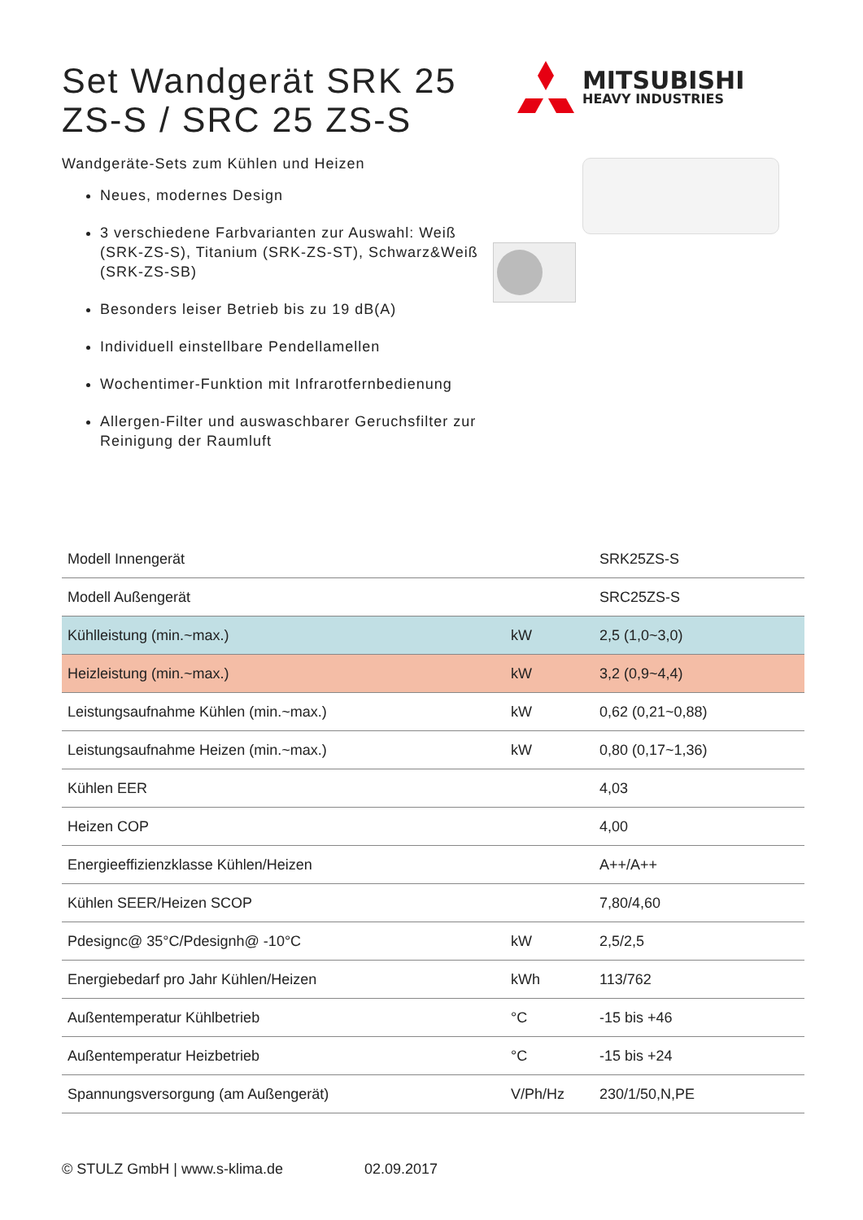Set Wandgerät SRK 25 ZS-S / SRC 25 ZS-S
Wandgeräte-Sets zum Kühlen und Heizen
Neues, modernes Design
3 verschiedene Farbvarianten zur Auswahl: Weiß (SRK-ZS-S), Titanium (SRK-ZS-ST), Schwarz&Weiß (SRK-ZS-SB)
Besonders leiser Betrieb bis zu 19 dB(A)
Individuell einstellbare Pendellamellen
Wochentimer-Funktion mit Infrarotfernbedienung
Allergen-Filter und auswaschbarer Geruchsfilter zur Reinigung der Raumluft
MITSUBISHI
HEAVY INDUSTRIES
| Modell Innengerät | | SRK25ZS-S |
| Modell Außengerät | | SRC25ZS-S |
| Kühlleistung (min.~max.) | kW | 2,5 (1,0~3,0) |
| Heizleistung (min.~max.) | kW | 3,2 (0,9~4,4) |
| Leistungsaufnahme Kühlen (min.~max.) | kW | 0,62 (0,21~0,88) |
| Leistungsaufnahme Heizen (min.~max.) | kW | 0,80 (0,17~1,36) |
| Kühlen EER | | 4,03 |
| Heizen COP | | 4,00 |
| Energieeffizienzklasse Kühlen/Heizen | | A++/A++ |
| Kühlen SEER/Heizen SCOP | | 7,80/4,60 |
| Pdesignc@ 35°C/Pdesignh@ -10°C | kW | 2,5/2,5 |
| Energiebedarf pro Jahr Kühlen/Heizen | kWh | 113/762 |
| Außentemperatur Kühlbetrieb | °C | -15 bis +46 |
| Außentemperatur Heizbetrieb | °C | -15 bis +24 |
| Spannungsversorgung (am Außengerät) | V/Ph/Hz | 230/1/50,N,PE |
© STULZ GmbH | www.s-klima.de 02.09.2017